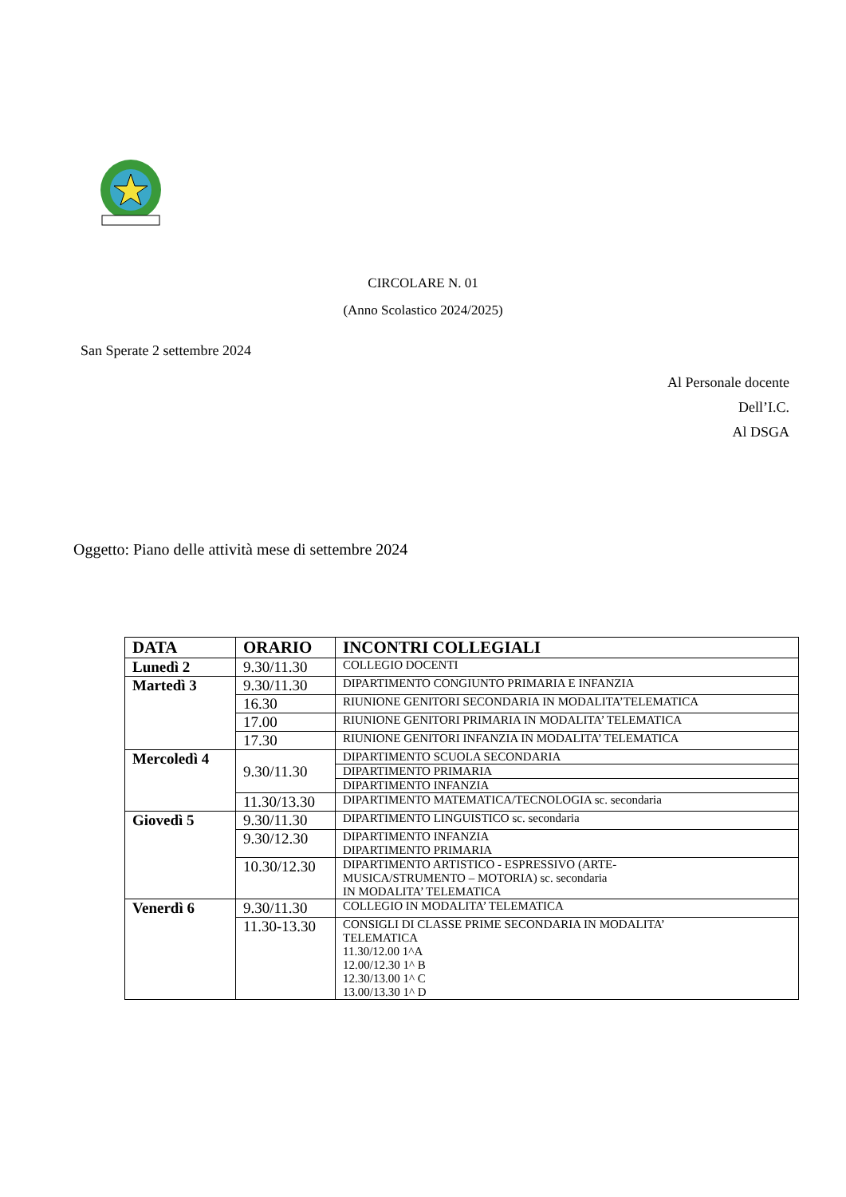CIRCOLARE N. 01
(Anno Scolastico 2024/2025)
San Sperate 2 settembre 2024
Al Personale docente
Dell’I.C.
Al DSGA
Oggetto: Piano delle attività mese di settembre 2024
| DATA | ORARIO | INCONTRI COLLEGIALI |
| --- | --- | --- |
| Lunedì 2 | 9.30/11.30 | COLLEGIO DOCENTI |
| Martedì 3 | 9.30/11.30 | DIPARTIMENTO CONGIUNTO PRIMARIA E INFANZIA |
| | 16.30 | RIUNIONE GENITORI SECONDARIA IN MODALITA’TELEMATICA |
| | 17.00 | RIUNIONE GENITORI PRIMARIA IN MODALITA’ TELEMATICA |
| | 17.30 | RIUNIONE GENITORI INFANZIA IN MODALITA’ TELEMATICA |
| Mercoledì 4 | 9.30/11.30 | DIPARTIMENTO SCUOLA SECONDARIA |
| | | DIPARTIMENTO PRIMARIA |
| | | DIPARTIMENTO INFANZIA |
| | 11.30/13.30 | DIPARTIMENTO MATEMATICA/TECNOLOGIA sc. secondaria |
| Giovedì 5 | 9.30/11.30 | DIPARTIMENTO LINGUISTICO sc. secondaria |
| | 9.30/12.30 | DIPARTIMENTO INFANZIA DIPARTIMENTO PRIMARIA |
| | 10.30/12.30 | DIPARTIMENTO ARTISTICO - ESPRESSIVO (ARTE- MUSICA/STRUMENTO – MOTORIA) sc. secondaria IN MODALITA’ TELEMATICA |
| Venerdì 6 | 9.30/11.30 | COLLEGIO IN MODALITA’ TELEMATICA |
| | 11.30-13.30 | CONSIGLI DI CLASSE PRIME SECONDARIA IN MODALITA’ TELEMATICA 11.30/12.00 1^A 12.00/12.30 1^ B 12.30/13.00 1^ C 13.00/13.30 1^ D |